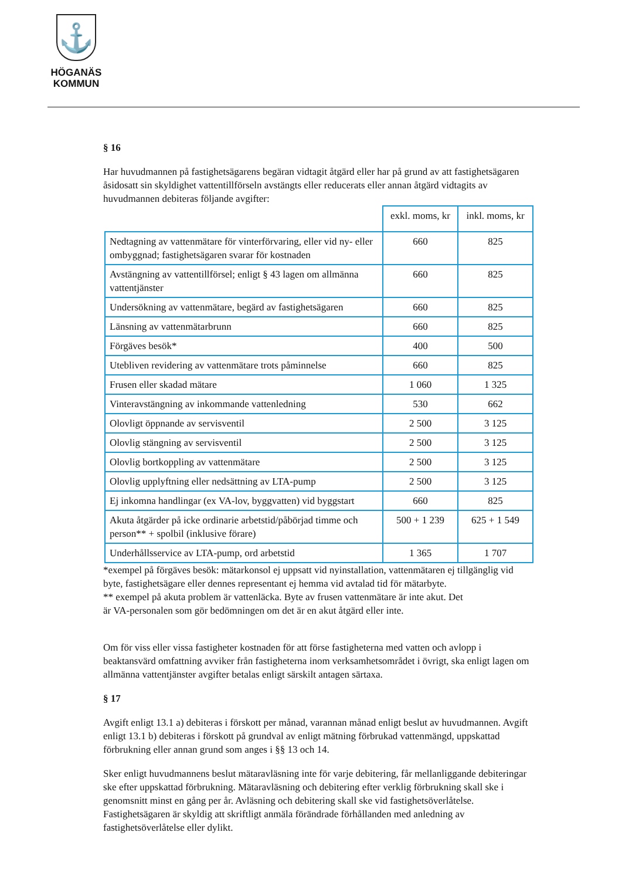⚓
HÖGANÄS
KOMMUN
§ 16
Har huvudmannen på fastighetsägarens begäran vidtagit åtgärd eller har på grund av att fastighetsägaren åsidosatt sin skyldighet vattentillförseln avstängts eller reducerats eller annan åtgärd vidtagits av huvudmannen debiteras följande avgifter:
| | exkl. moms, kr | inkl. moms, kr |
| Nedtagning av vattenmätare för vinterförvaring, eller vid ny- eller ombyggnad; fastighetsägaren svarar för kostnaden | 660 | 825 |
| Avstängning av vattentillförsel; enligt § 43 lagen om allmänna vattentjänster | 660 | 825 |
| Undersökning av vattenmätare, begärd av fastighetsägaren | 660 | 825 |
| Länsning av vattenmätarbrunn | 660 | 825 |
| Förgäves besök* | 400 | 500 |
| Utebliven revidering av vattenmätare trots påminnelse | 660 | 825 |
| Frusen eller skadad mätare | 1 060 | 1 325 |
| Vinteravstängning av inkommande vattenledning | 530 | 662 |
| Olovligt öppnande av servisventil | 2 500 | 3 125 |
| Olovlig stängning av servisventil | 2 500 | 3 125 |
| Olovlig bortkoppling av vattenmätare | 2 500 | 3 125 |
| Olovlig upplyftning eller nedsättning av LTA-pump | 2 500 | 3 125 |
| Ej inkomna handlingar (ex VA-lov, byggvatten) vid byggstart | 660 | 825 |
| Akuta åtgärder på icke ordinarie arbetstid/påbörjad timme och person** + spolbil (inklusive förare) | 500 + 1 239 | 625 + 1 549 |
| Underhållsservice av LTA-pump, ord arbetstid | 1 365 | 1 707 |
*exempel på förgäves besök: mätarkonsol ej uppsatt vid nyinstallation, vattenmätaren ej tillgänglig vid byte, fastighetsägare eller dennes representant ej hemma vid avtalad tid för mätarbyte.
** exempel på akuta problem är vattenläcka. Byte av frusen vattenmätare är inte akut. Det är VA-personalen som gör bedömningen om det är en akut åtgärd eller inte.
Om för viss eller vissa fastigheter kostnaden för att förse fastigheterna med vatten och avlopp i beaktansvärd omfattning avviker från fastigheterna inom verksamhetsområdet i övrigt, ska enligt lagen om allmänna vattentjänster avgifter betalas enligt särskilt antagen särtaxa.
§ 17
Avgift enligt 13.1 a) debiteras i förskott per månad, varannan månad enligt beslut av huvudmannen. Avgift enligt 13.1 b) debiteras i förskott på grundval av enligt mätning förbrukad vattenmängd, uppskattad förbrukning eller annan grund som anges i §§ 13 och 14.
Sker enligt huvudmannens beslut mätaravläsning inte för varje debitering, får mellanliggande debiteringar ske efter uppskattad förbrukning. Mätaravläsning och debitering efter verklig förbrukning skall ske i genomsnitt minst en gång per år. Avläsning och debitering skall ske vid fastighetsöverlåtelse. Fastighetsägaren är skyldig att skriftligt anmäla förändrade förhållanden med anledning av fastighetsöverlåtelse eller dylikt.